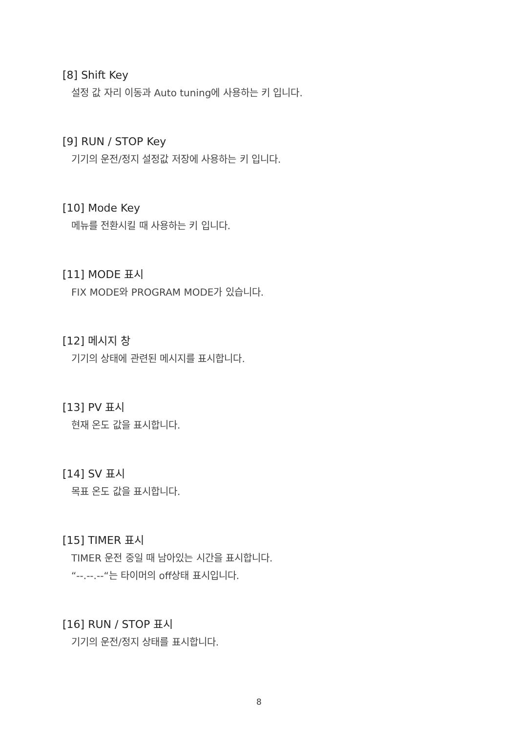[8] Shift Key
설정 값 자리 이동과 Auto tuning에 사용하는 키 입니다.
[9] RUN / STOP Key
기기의 운전/정지 설정값 저장에 사용하는 키 입니다.
[10] Mode Key
메뉴를 전환시킬 때 사용하는 키 입니다.
[11] MODE 표시
FIX MODE와 PROGRAM MODE가 있습니다.
[12] 메시지 창
기기의 상태에 관련된 메시지를 표시합니다.
[13] PV 표시
현재 온도 값을 표시합니다.
[14] SV 표시
목표 온도 값을 표시합니다.
[15] TIMER 표시
TIMER 운전 중일 때 남아있는 시간을 표시합니다.
“--.--.--“는 타이머의 off상태 표시입니다.
[16] RUN / STOP 표시
기기의 운전/정지 상태를 표시합니다.
8